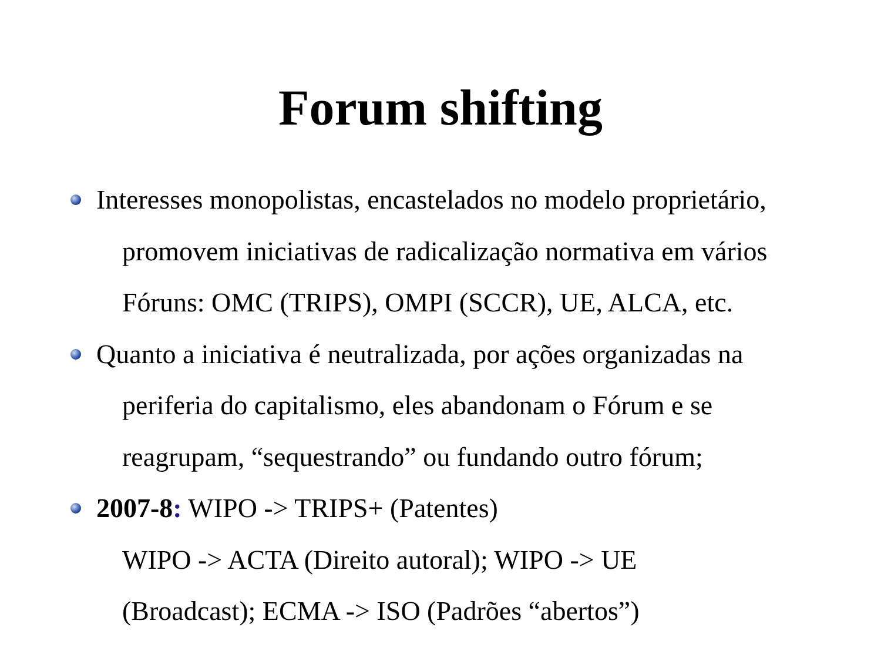Forum shifting
Interesses monopolistas, encastelados no modelo proprietário,
promovem iniciativas de radicalização normativa em vários
Fóruns: OMC (TRIPS), OMPI (SCCR), UE, ALCA, etc.
Quanto a iniciativa é neutralizada, por ações organizadas na
periferia do capitalismo, eles abandonam o Fórum e se
reagrupam, “sequestrando” ou fundando outro fórum;
2007-8: WIPO -> TRIPS+ (Patentes)
WIPO -> ACTA (Direito autoral); WIPO -> UE
(Broadcast); ECMA -> ISO (Padrões “abertos”)